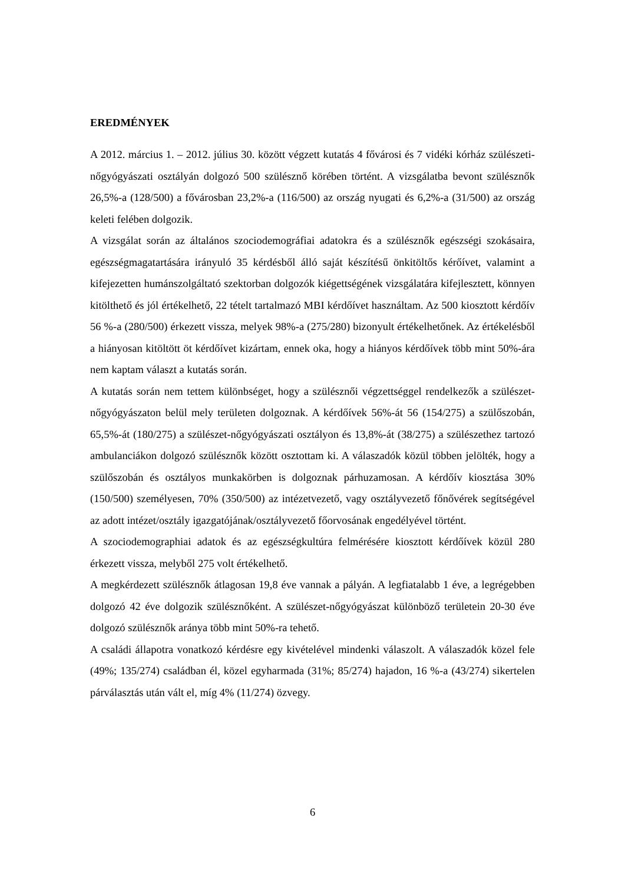EREDMÉNYEK
A 2012. március 1. – 2012. július 30. között végzett kutatás 4 fővárosi és 7 vidéki kórház szülészeti-nőgyógyászati osztályán dolgozó 500 szülésznő körében történt. A vizsgálatba bevont szülésznők 26,5%-a (128/500) a fővárosban 23,2%-a (116/500) az ország nyugati és 6,2%-a (31/500) az ország keleti felében dolgozik.
A vizsgálat során az általános szociodemográfiai adatokra és a szülésznők egészségi szokásaira, egészségmagatartására irányuló 35 kérdésből álló saját készítésű önkitöltős kérőívet, valamint a kifejezetten humánszolgáltató szektorban dolgozók kiégettségének vizsgálatára kifejlesztett, könnyen kitölthető és jól értékelhető, 22 tételt tartalmazó MBI kérdőívet használtam. Az 500 kiosztott kérdőív 56 %-a (280/500) érkezett vissza, melyek 98%-a (275/280) bizonyult értékelhetőnek. Az értékelésből a hiányosan kitöltött öt kérdőívet kizártam, ennek oka, hogy a hiányos kérdőívek több mint 50%-ára nem kaptam választ a kutatás során.
A kutatás során nem tettem különbséget, hogy a szülésznői végzettséggel rendelkezők a szülészet-nőgyógyászaton belül mely területen dolgoznak. A kérdőívek 56%-át 56 (154/275) a szülőszobán, 65,5%-át (180/275) a szülészet-nőgyógyászati osztályon és 13,8%-át (38/275) a szülészethez tartozó ambulanciákon dolgozó szülésznők között osztottam ki. A válaszadók közül többen jelölték, hogy a szülőszobán és osztályos munkakörben is dolgoznak párhuzamosan. A kérdőív kiosztása 30% (150/500) személyesen, 70% (350/500) az intézetvezető, vagy osztályvezető főnővérek segítségével az adott intézet/osztály igazgatójának/osztályvezető főorvosának engedélyével történt.
A szociodemographiai adatok és az egészségkultúra felmérésére kiosztott kérdőívek közül 280 érkezett vissza, melyből 275 volt értékelhető.
A megkérdezett szülésznők átlagosan 19,8 éve vannak a pályán. A legfiatalabb 1 éve, a legrégebben dolgozó 42 éve dolgozik szülésznőként. A szülészet-nőgyógyászat különböző területein 20-30 éve dolgozó szülésznők aránya több mint 50%-ra tehető.
A családi állapotra vonatkozó kérdésre egy kivételével mindenki válaszolt. A válaszadók közel fele (49%; 135/274) családban él, közel egyharmada (31%; 85/274) hajadon, 16 %-a (43/274) sikertelen párválasztás után vált el, míg 4% (11/274) özvegy.
6